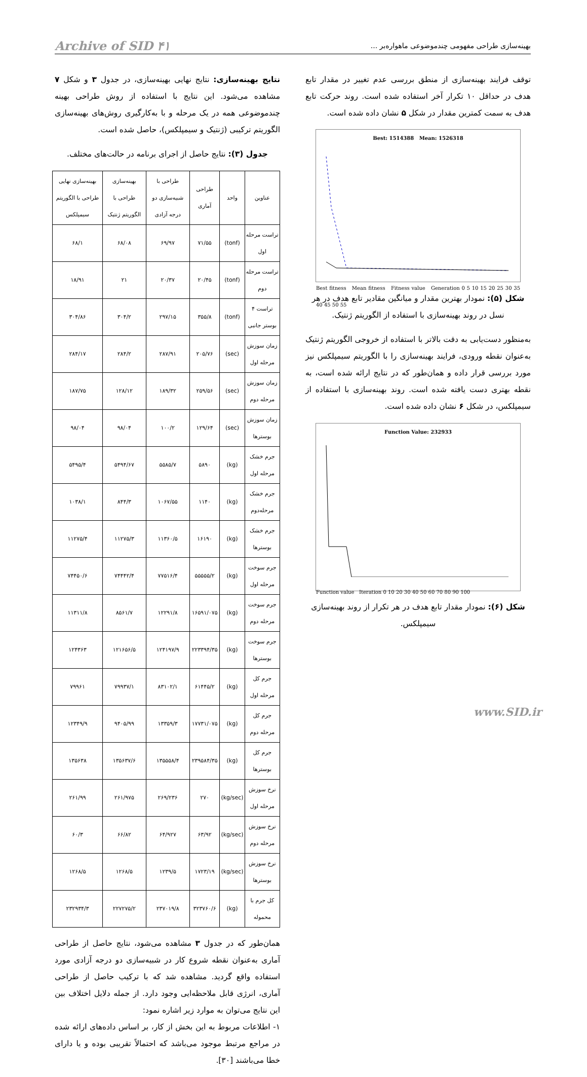بهینه‌سازی طراحی مفهومی چندموضوعی ماهواره‌بر ... Archive of SID ۴۱
توقف فرایند بهینه‌سازی از منطق بررسی عدم تغییر در مقدار تابع هدف در حداقل ۱۰ تکرار آخر استفاده شده است. روند حرکت تابع هدف به سمت کمترین مقدار در شکل ۵ نشان داده شده است.
Best: 1514388 Mean: 1526318
Best fitness Mean fitness Fitness value Generation 0 5 10 15 20 25 30 35 40 45 50 55
شکل (۵): نمودار بهترین مقدار و میانگین مقادیر تابع هدف در هر نسل در روند بهینه‌سازی با استفاده از الگوریتم ژنتیک.
به‌منظور دست‌یابی به دقت بالاتر با استفاده از خروجی الگوریتم ژنتیک به‌عنوان نقطه ورودی، فرایند بهینه‌سازی را با الگوریتم سیمپلکس نیز مورد بررسی قرار داده و همان‌طور که در نتایج ارائه شده است، به نقطه بهتری دست یافته شده است. روند بهینه‌سازی با استفاده از سیمپلکس، در شکل ۶ نشان داده شده است.
Function Value: 232933
Function value Iteration 0 10 20 30 40 50 60 70 80 90 100
شکل (۶): نمودار مقدار تابع هدف در هر تکرار از روند بهینه‌سازی سیمپلکس.
نتایج بهینه‌سازی: نتایج نهایی بهینه‌سازی، در جدول ۳ و شکل ۷ مشاهده می‌شود. این نتایج با استفاده از روش طراحی بهینه چندموضوعی همه در یک مرحله و با به‌کارگیری روش‌های بهینه‌سازی الگوریتم ترکیبی (ژنتیک و سیمپلکس)، حاصل شده است.
جدول (۳): نتایج حاصل از اجرای برنامه در حالت‌های مختلف.
| عناوین | واحد | طراحی آماری | طراحی با شبیه‌سازی دو درجه آزادی | بهینه‌سازی طراحی با الگوریتم ژنتیک | بهینه‌سازی نهایی طراحی با الگوریتم سیمپلکس |
| --- | --- | --- | --- | --- | --- |
| تراست مرحله اول | (tonf) | ۷۱/۵۵ | ۶۹/۹۷ | ۶۸/۰۸ | ۶۸/۱ |
| تراست مرحله دوم | (tonf) | ۲۰/۴۵ | ۲۰/۳۷ | ۲۱ | ۱۸/۹۱ |
| تراست ۴ بوستر جانبی | (tonf) | ۳۵۵/۸ | ۲۹۷/۱۵ | ۳۰۴/۲ | ۳۰۴/۸۶ |
| زمان سوزش مرحله اول | (sec) | ۲۰۵/۷۶ | ۲۸۷/۹۱ | ۲۸۴/۲ | ۲۸۴/۱۷ |
| زمان سوزش مرحله دوم | (sec) | ۲۵۹/۵۶ | ۱۸۹/۳۲ | ۱۲۸/۱۲ | ۱۸۷/۷۵ |
| زمان سوزش بوسترها | (sec) | ۱۲۹/۶۴ | ۱۰۰/۲ | ۹۸/۰۴ | ۹۸/۰۴ |
| جرم خشک مرحله اول | (kg) | ۵۸۹۰ | ۵۵۸۵/۷ | ۵۴۹۴/۶۷ | ۵۴۹۵/۴ |
| جرم خشک مرحله‌دوم | (kg) | ۱۱۴۰ | ۱۰۶۷/۵۵ | ۸۴۴/۳ | ۱۰۳۸/۱ |
| جرم خشک بوسترها | (kg) | ۱۶۱۹۰ | ۱۱۳۶۰/۵ | ۱۱۲۷۵/۳ | ۱۱۲۷۵/۴ |
| جرم سوخت مرحله اول | (kg) | ۵۵۵۵۵/۲ | ۷۷۵۱۶/۴ | ۷۴۴۴۲/۴ | ۷۴۴۵۰/۶ |
| جرم سوخت مرحله دوم | (kg) | ۱۶۵۹۱/۰۷۵ | ۱۲۲۹۱/۸ | ۸۵۶۱/۷ | ۱۱۳۱۱/۸ |
| جرم سوخت بوسترها | (kg) | ۲۲۳۳۹۴/۳۵ | ۱۲۴۱۹۷/۹ | ۱۲۱۶۵۶/۵ | ۱۲۴۳۶۳ |
| جرم کل مرحله اول | (kg) | ۶۱۴۴۵/۲ | ۸۳۱۰۲/۱ | ۷۹۹۳۷/۱ | ۷۹۹۶۱ |
| جرم کل مرحله دوم | (kg) | ۱۷۷۳۱/۰۷۵ | ۱۳۳۵۹/۳ | ۹۴۰۵/۹۹ | ۱۲۳۴۹/۹ |
| جرم کل بوسترها | (kg) | ۲۳۹۵۸۴/۳۵ | ۱۳۵۵۵۸/۴ | ۱۳۵۶۳۷/۶ | ۱۳۵۶۳۸ |
| نرخ سوزش مرحله اول | (kg/sec) | ۲۷۰ | ۲۶۹/۲۳۶ | ۲۶۱/۹۷۵ | ۲۶۱/۹۹ |
| نرخ سوزش مرحله دوم | (kg/sec) | ۶۳/۹۲ | ۶۴/۹۲۷ | ۶۶/۸۲ | ۶۰/۳ |
| نرخ سوزش بوسترها | (kg/sec) | ۱۷۲۳/۱۹ | ۱۲۳۹/۵ | ۱۲۶۸/۵ | ۱۲۶۸/۵ |
| کل جرم با محموله | (kg) | ۳۲۳۷۶۰/۶ | ۲۳۷۰۱۹/۸ | ۲۲۷۲۷۵/۲ | ۲۳۲۹۳۴/۳ |
همان‌طور که در جدول ۳ مشاهده می‌شود، نتایج حاصل از طراحی آماری به‌عنوان نقطه شروع کار در شبیه‌سازی دو درجه آزادی مورد استفاده واقع گردید. مشاهده شد که با ترکیب حاصل از طراحی آماری، انرژی قابل ملاحظه‌ایی وجود دارد. از جمله دلایل اختلاف بین این نتایج می‌توان به موارد زیر اشاره نمود:
۱- اطلاعات مربوط به این بخش از کار، بر اساس داده‌های ارائه شده در مراجع مرتبط موجود می‌باشد که احتمالاً تقریبی بوده و یا دارای خطا می‌باشند [۳۰].
www.SID.ir